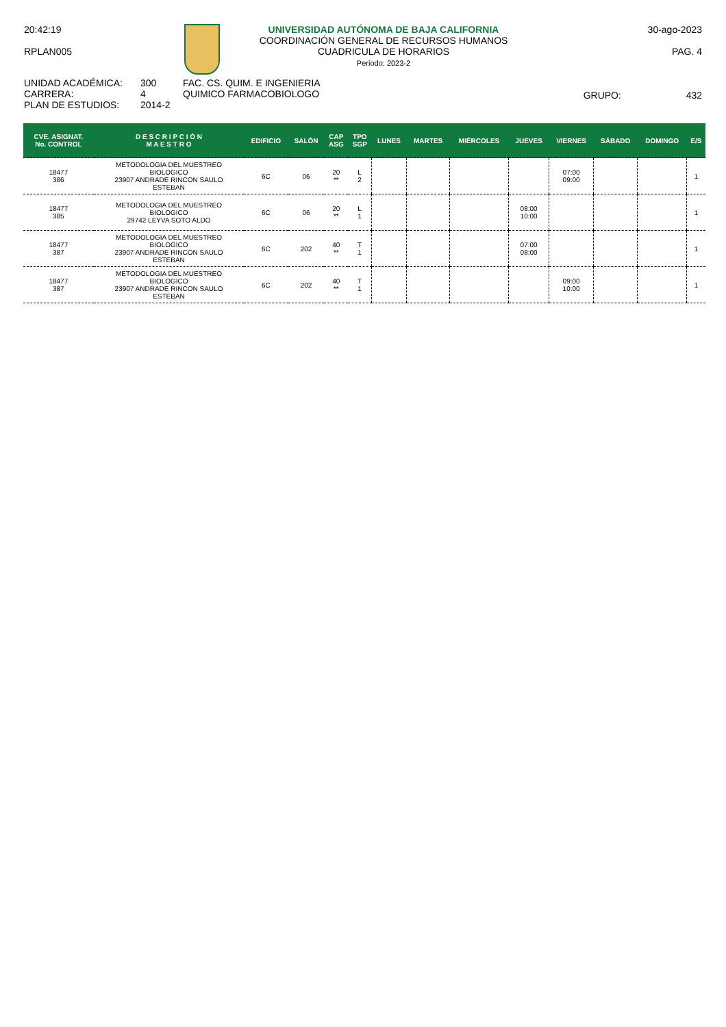20:42:19
RPLAN005
UNIVERSIDAD AUTÓNOMA DE BAJA CALIFORNIA
COORDINACIÓN GENERAL DE RECURSOS HUMANOS
CUADRICULA DE HORARIOS
Periodo: 2023-2
30-ago-2023
PAG. 4
UNIDAD ACADÉMICA:
CARRERA:
PLAN DE ESTUDIOS:
300
4
2014-2
FAC. CS. QUIM. E INGENIERIA
QUIMICO FARMACOBIOLOGO
GRUPO: 432
| CVE. ASIGNAT. No. CONTROL | D E S C R I P C I Ó N M A E S T R O | EDIFICIO | SALÓN | CAP ASG | TPO SGP | LUNES | MARTES | MIÉRCOLES | JUEVES | VIERNES | SÁBADO | DOMINGO | E/S |
| --- | --- | --- | --- | --- | --- | --- | --- | --- | --- | --- | --- | --- | --- |
| 18477 386 | METODOLOGIA DEL MUESTREO BIOLOGICO 23907 ANDRADE RINCON SAULO ESTEBAN | 6C | 06 | 20 ** | L 2 | | | | | 07:00 09:00 | | | 1 |
| 18477 385 | METODOLOGIA DEL MUESTREO BIOLOGICO 29742 LEYVA SOTO ALDO | 6C | 06 | 20 ** | L 1 | | | | 08:00 10:00 | | | | 1 |
| 18477 387 | METODOLOGIA DEL MUESTREO BIOLOGICO 23907 ANDRADE RINCON SAULO ESTEBAN | 6C | 202 | 40 ** | T 1 | | | | 07:00 08:00 | | | | 1 |
| 18477 387 | METODOLOGIA DEL MUESTREO BIOLOGICO 23907 ANDRADE RINCON SAULO ESTEBAN | 6C | 202 | 40 ** | T 1 | | | | | 09:00 10:00 | | | 1 |